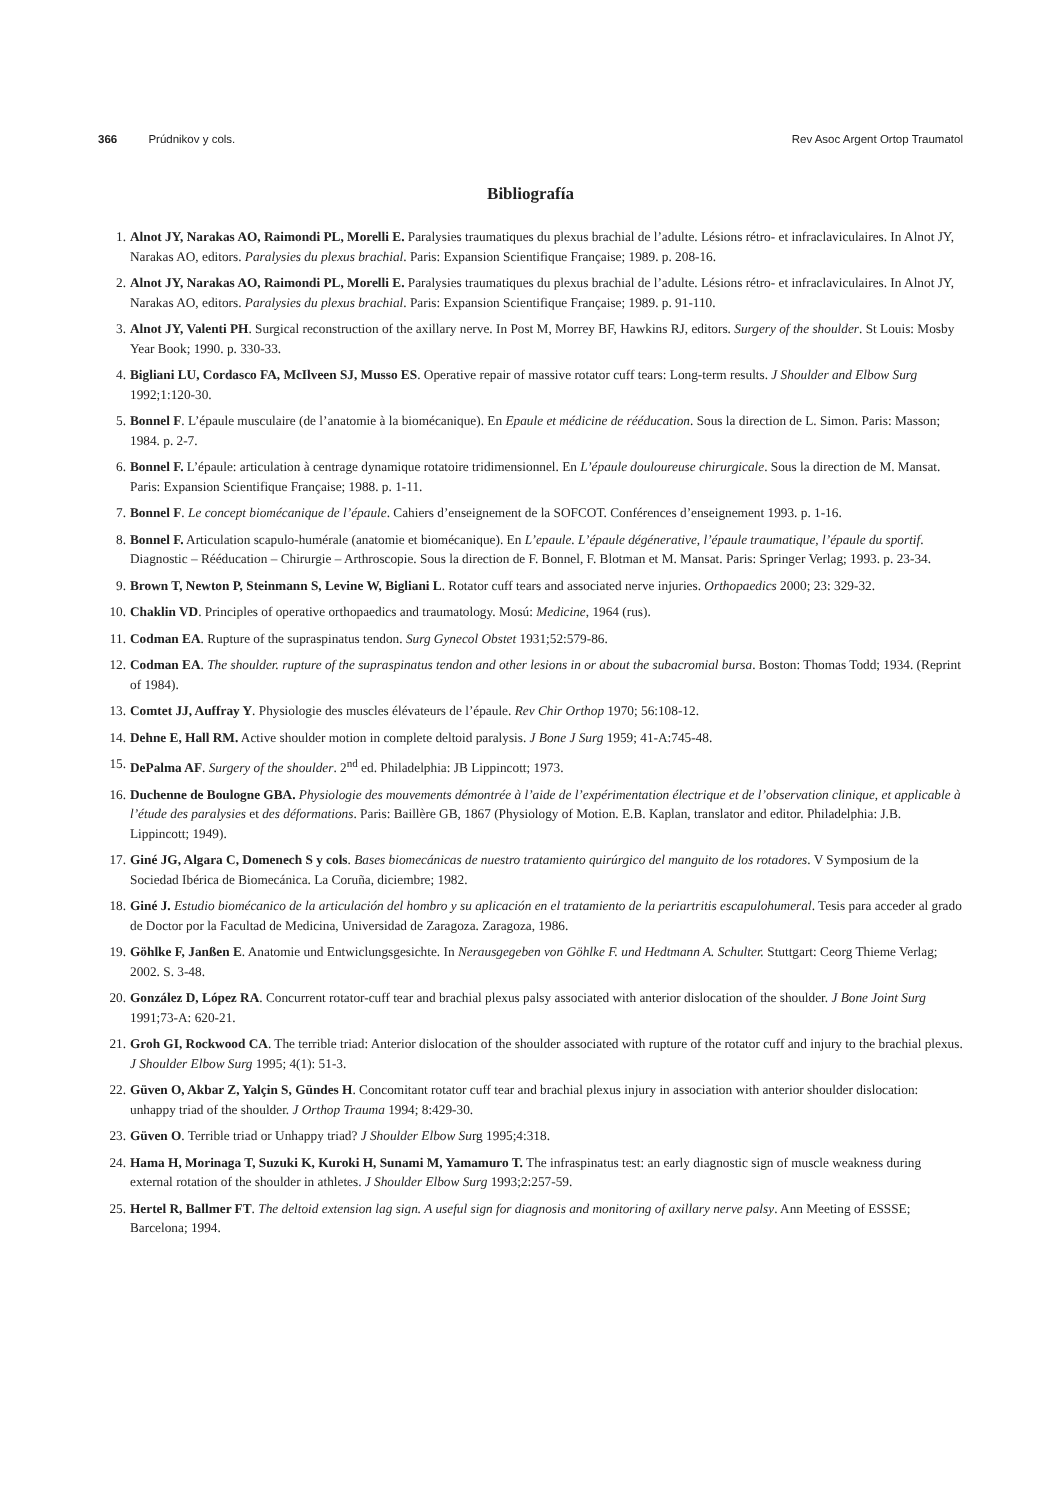366 Prúdnikov y cols. Rev Asoc Argent Ortop Traumatol
Bibliografía
1. Alnot JY, Narakas AO, Raimondi PL, Morelli E. Paralysies traumatiques du plexus brachial de l’adulte. Lésions rétro- et infraclaviculaires. In Alnot JY, Narakas AO, editors. Paralysies du plexus brachial. Paris: Expansion Scientifique Française; 1989. p. 208-16.
2. Alnot JY, Narakas AO, Raimondi PL, Morelli E. Paralysies traumatiques du plexus brachial de l’adulte. Lésions rétro- et infraclaviculaires. In Alnot JY, Narakas AO, editors. Paralysies du plexus brachial. Paris: Expansion Scientifique Française; 1989. p. 91-110.
3. Alnot JY, Valenti PH. Surgical reconstruction of the axillary nerve. In Post M, Morrey BF, Hawkins RJ, editors. Surgery of the shoulder. St Louis: Mosby Year Book; 1990. p. 330-33.
4. Bigliani LU, Cordasco FA, McIlveen SJ, Musso ES. Operative repair of massive rotator cuff tears: Long-term results. J Shoulder and Elbow Surg 1992;1:120-30.
5. Bonnel F. L’épaule musculaire (de l’anatomie à la biomécanique). En Epaule et médicine de rééducation. Sous la direction de L. Simon. Paris: Masson; 1984. p. 2-7.
6. Bonnel F. L’épaule: articulation à centrage dynamique rotatoire tridimensionnel. En L’épaule douloureuse chirurgicale. Sous la direction de M. Mansat. Paris: Expansion Scientifique Française; 1988. p. 1-11.
7. Bonnel F. Le concept biomécanique de l’épaule. Cahiers d’enseignement de la SOFCOT. Conférences d’enseignement 1993. p. 1-16.
8. Bonnel F. Articulation scapulo-humérale (anatomie et biomécanique). En L’epaule. L’épaule dégénerative, l’épaule traumatique, l’épaule du sportif. Diagnostic – Rééducation – Chirurgie – Arthroscopie. Sous la direction de F. Bonnel, F. Blotman et M. Mansat. Paris: Springer Verlag; 1993. p. 23-34.
9. Brown T, Newton P, Steinmann S, Levine W, Bigliani L. Rotator cuff tears and associated nerve injuries. Orthopaedics 2000; 23: 329-32.
10. Chaklin VD. Principles of operative orthopaedics and traumatology. Mosú: Medicine, 1964 (rus).
11. Codman EA. Rupture of the supraspinatus tendon. Surg Gynecol Obstet 1931;52:579-86.
12. Codman EA. The shoulder. rupture of the supraspinatus tendon and other lesions in or about the subacromial bursa. Boston: Thomas Todd; 1934. (Reprint of 1984).
13. Comtet JJ, Auffray Y. Physiologie des muscles élévateurs de l’épaule. Rev Chir Orthop 1970; 56:108-12.
14. Dehne E, Hall RM. Active shoulder motion in complete deltoid paralysis. J Bone J Surg 1959; 41-A:745-48.
15. DePalma AF. Surgery of the shoulder. 2<sup>nd</sup> ed. Philadelphia: JB Lippincott; 1973.
16. Duchenne de Boulogne GBA. Physiologie des mouvements démontrée à l’aide de l’expérimentation électrique et de l’observation clinique, et applicable à l’étude des paralysies et des déformations. Paris: Baillère GB, 1867 (Physiology of Motion. E.B. Kaplan, translator and editor. Philadelphia: J.B. Lippincott; 1949).
17. Giné JG, Algara C, Domenech S y cols. Bases biomecánicas de nuestro tratamiento quirúrgico del manguito de los rotadores. V Symposium de la Sociedad Ibérica de Biomecánica. La Coruña, diciembre; 1982.
18. Giné J. Estudio biomécanico de la articulación del hombro y su aplicación en el tratamiento de la periartritis escapulohumeral. Tesis para acceder al grado de Doctor por la Facultad de Medicina, Universidad de Zaragoza. Zaragoza, 1986.
19. Göhlke F, Janßen E. Anatomie und Entwiclungsgesichte. In Nerausgegeben von Göhlke F. und Hedtmann A. Schulter. Stuttgart: Ceorg Thieme Verlag; 2002. S. 3-48.
20. González D, López RA. Concurrent rotator-cuff tear and brachial plexus palsy associated with anterior dislocation of the shoulder. J Bone Joint Surg 1991;73-A: 620-21.
21. Groh GI, Rockwood CA. The terrible triad: Anterior dislocation of the shoulder associated with rupture of the rotator cuff and injury to the brachial plexus. J Shoulder Elbow Surg 1995; 4(1): 51-3.
22. Güven O, Akbar Z, Yalçin S, Gündes H. Concomitant rotator cuff tear and brachial plexus injury in association with anterior shoulder dislocation: unhappy triad of the shoulder. J Orthop Trauma 1994; 8:429-30.
23. Güven O. Terrible triad or Unhappy triad? J Shoulder Elbow Surg 1995;4:318.
24. Hama H, Morinaga T, Suzuki K, Kuroki H, Sunami M, Yamamuro T. The infraspinatus test: an early diagnostic sign of muscle weakness during external rotation of the shoulder in athletes. J Shoulder Elbow Surg 1993;2:257-59.
25. Hertel R, Ballmer FT. The deltoid extension lag sign. A useful sign for diagnosis and monitoring of axillary nerve palsy. Ann Meeting of ESSSE; Barcelona; 1994.